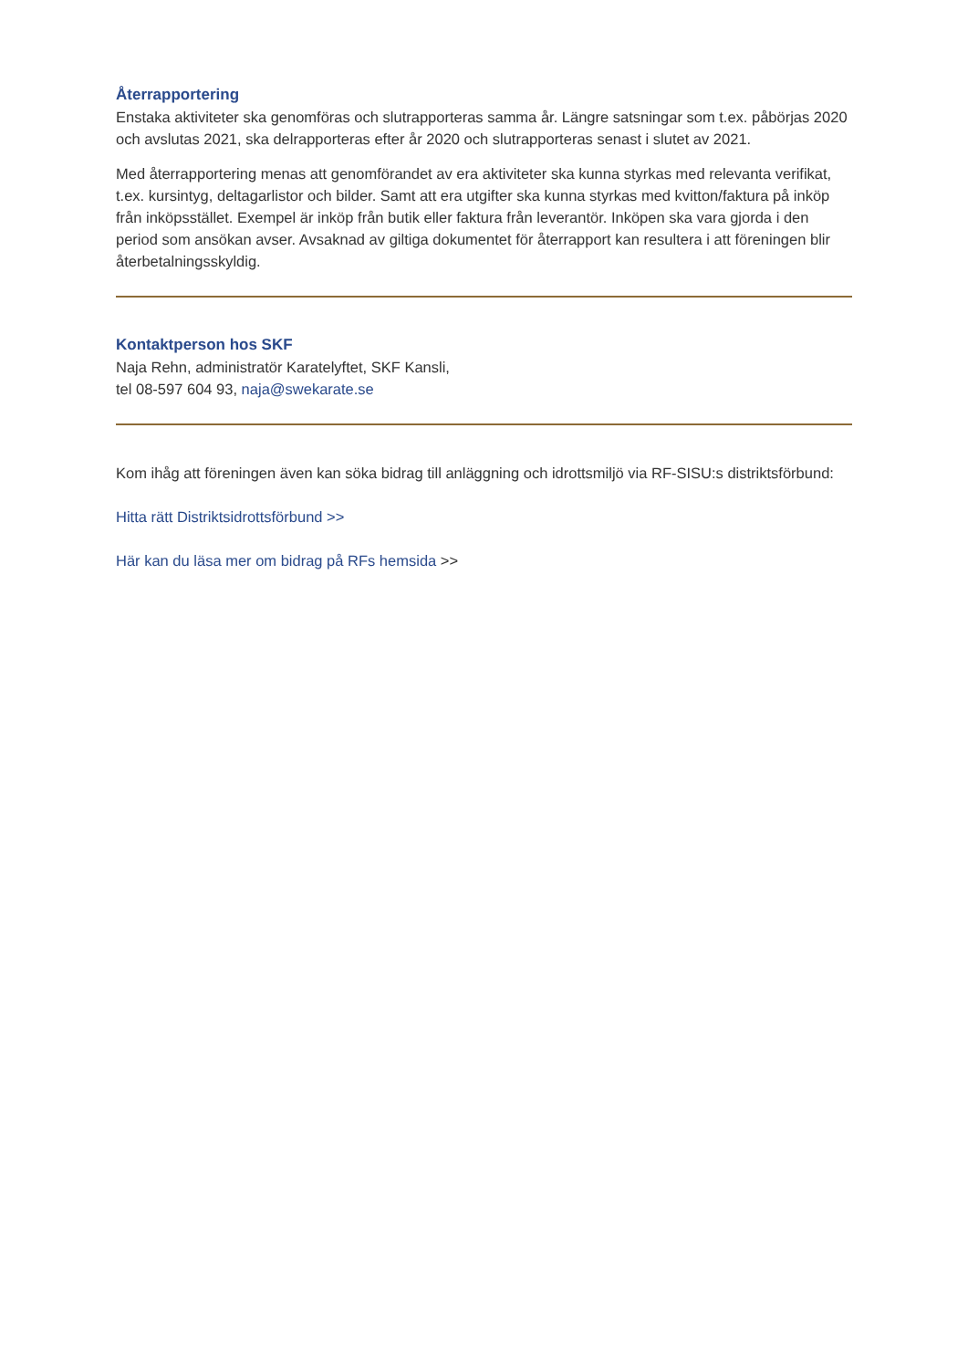Återrapportering
Enstaka aktiviteter ska genomföras och slutrapporteras samma år. Längre satsningar som t.ex. påbörjas 2020 och avslutas 2021, ska delrapporteras efter år 2020 och slutrapporteras senast i slutet av 2021.
Med återrapportering menas att genomförandet av era aktiviteter ska kunna styrkas med relevanta verifikat, t.ex. kursintyg, deltagarlistor och bilder. Samt att era utgifter ska kunna styrkas med kvitton/faktura på inköp från inköpsstället. Exempel är inköp från butik eller faktura från leverantör. Inköpen ska vara gjorda i den period som ansökan avser. Avsaknad av giltiga dokumentet för återrapport kan resultera i att föreningen blir återbetalningsskyldig.
Kontaktperson hos SKF
Naja Rehn, administratör Karatelyftet, SKF Kansli,
tel 08-597 604 93, naja@swekarate.se
Kom ihåg att föreningen även kan söka bidrag till anläggning och idrottsmiljö via RF-SISU:s distriktsförbund:
Hitta rätt Distriktsidrottsförbund >>
Här kan du läsa mer om bidrag på RFs hemsida >>